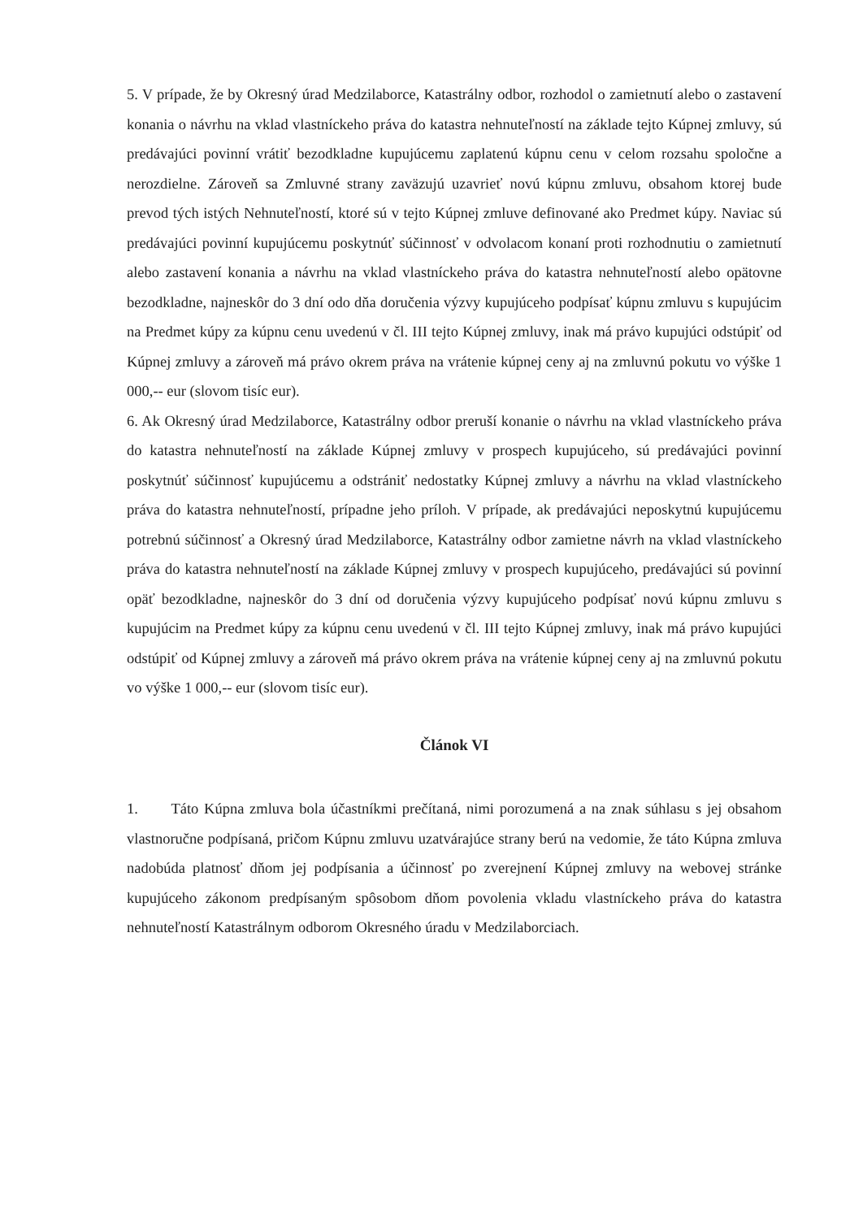5. V prípade, že by Okresný úrad Medzilaborce, Katastrálny odbor, rozhodol o zamietnutí alebo o zastavení konania o návrhu na vklad vlastníckeho práva do katastra nehnuteľností na základe tejto Kúpnej zmluvy, sú predávajúci povinní vrátiť bezodkladne kupujúcemu zaplatenú kúpnu cenu v celom rozsahu spoločne a nerozdielne. Zároveň sa Zmluvné strany zaväzujú uzavrieť novú kúpnu zmluvu, obsahom ktorej bude prevod tých istých Nehnuteľností, ktoré sú v tejto Kúpnej zmluve definované ako Predmet kúpy. Naviac sú predávajúci povinní kupujúcemu poskytnúť súčinnosť v odvolacom konaní proti rozhodnutiu o zamietnutí alebo zastavení konania a návrhu na vklad vlastníckeho práva do katastra nehnuteľností alebo opätovne bezodkladne, najneskôr do 3 dní odo dňa doručenia výzvy kupujúceho podpísať kúpnu zmluvu s kupujúcim na Predmet kúpy za kúpnu cenu uvedenú v čl. III tejto Kúpnej zmluvy, inak má právo kupujúci odstúpiť od Kúpnej zmluvy a zároveň má právo okrem práva na vrátenie kúpnej ceny aj na zmluvnú pokutu vo výške 1 000,-- eur (slovom tisíc eur).
6. Ak Okresný úrad Medzilaborce, Katastrálny odbor preruší konanie o návrhu na vklad vlastníckeho práva do katastra nehnuteľností na základe Kúpnej zmluvy v prospech kupujúceho, sú predávajúci povinní poskytnúť súčinnosť kupujúcemu a odstrániť nedostatky Kúpnej zmluvy a návrhu na vklad vlastníckeho práva do katastra nehnuteľností, prípadne jeho príloh. V prípade, ak predávajúci neposkytnú kupujúcemu potrebnú súčinnosť a Okresný úrad Medzilaborce, Katastrálny odbor zamietne návrh na vklad vlastníckeho práva do katastra nehnuteľností na základe Kúpnej zmluvy v prospech kupujúceho, predávajúci sú povinní opäť bezodkladne, najneskôr do 3 dní od doručenia výzvy kupujúceho podpísať novú kúpnu zmluvu s kupujúcim na Predmet kúpy za kúpnu cenu uvedenú v čl. III tejto Kúpnej zmluvy, inak má právo kupujúci odstúpiť od Kúpnej zmluvy a zároveň má právo okrem práva na vrátenie kúpnej ceny aj na zmluvnú pokutu vo výške 1 000,-- eur (slovom tisíc eur).
Článok VI
1. Táto Kúpna zmluva bola účastníkmi prečítaná, nimi porozumená a na znak súhlasu s jej obsahom vlastnoručne podpísaná, pričom Kúpnu zmluvu uzatvárajúce strany berú na vedomie, že táto Kúpna zmluva nadobúda platnosť dňom jej podpísania a účinnosť po zverejnení Kúpnej zmluvy na webovej stránke kupujúceho zákonom predpísaným spôsobom dňom povolenia vkladu vlastníckeho práva do katastra nehnuteľností Katastrálnym odborom Okresného úradu v Medzilaborciach.